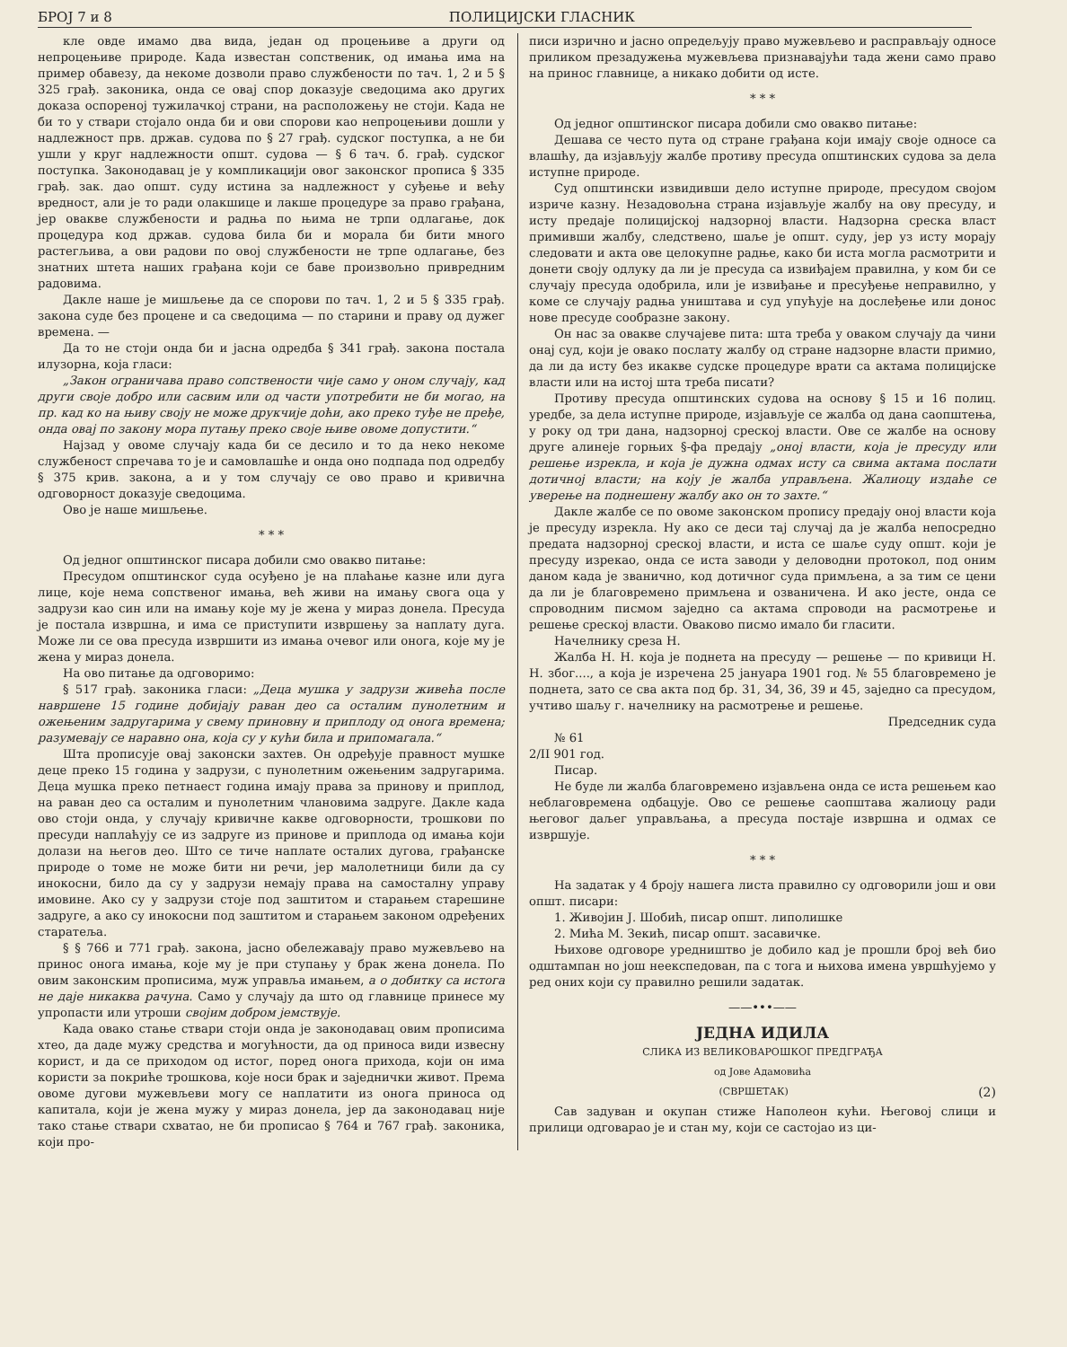БРОЈ 7 и 8 ПОЛИЦИЈСКИ ГЛАСНИК
кле овде имамо два вида, један од процењиве а други од непроцењиве природе. Када известан сопственик, од имања има на пример обавезу, да некоме дозволи право службености по тач. 1, 2 и 5 § 325 грађ. законика, онда се овај спор доказује сведоцима ако других доказа оспореној тужилачкој страни, на расположењу не стоји. Када не би то у ствари стојало онда би и ови спорови као непроцењиви дошли у надлежност прв. држав. судова по § 27 грађ. судског поступка, а не би ушли у круг надлежности општ. судова — § 6 тач. б. грађ. судског поступка. Законодавац је у компликацији овог законског прописа § 335 грађ. зак. дао општ. суду истина за надлежност у суђење и већу вредност, али је то ради олакшице и лакше процедуре за право грађана, јер овакве службености и радња по њима не трпи одлагање, док процедура код држав. судова била би и морала би бити много растегљива, а ови радови по овој службености не трпе одлагање, без знатних штета наших грађана који се баве произвољно привредним радовима.
Дакле наше је мишљење да се спорови по тач. 1, 2 и 5 § 335 грађ. закона суде без процене и са сведоцима — по старини и праву од дужег времена. —
Да то не стоји онда би и јасна одредба § 341 грађ. закона постала илузорна, која гласи:
„Закон ограничава право сопствености чије само у оном случају, кад други своје добро или сасвим или од части употребити не би могао, на пр. кад ко на њиву своју не може друкчије доћи, ако преко туђе не пређе, онда овај по закону мора путању преко своје њиве овоме допустити.“
Најзад у овоме случају када би се десило и то да неко некоме службеност спречава то је и самовлашће и онда оно подпада под одредбу § 375 крив. закона, а и у том случају се ово право и кривична одговорност доказује сведоцима.
Ово је наше мишљење.
* * *
Од једног општинског писара добили смо овакво питање:
Пресудом општинског суда осуђено је на плаћање казне или дуга лице, које нема сопственог имања, већ живи на имању свога оца у задрузи као син или на имању које му је жена у мираз донела. Пресуда је постала извршна, и има се приступити извршењу за наплату дуга. Може ли се ова пресуда извршити из имања очевог или онога, које му је жена у мираз донела.
На ово питање да одговоримо:
§ 517 грађ. законика гласи: „Деца мушка у задрузи живећа после навршене 15 године добијају раван део са осталим пунолетним и ожењеним задругарима у свему приновну и приплоду од онога времена; разумевају се наравно она, која су у кући била и припомагала.“
Шта прописује овај законски захтев. Он одређује правност мушке деце преко 15 година у задрузи, с пунолетним ожењеним задругарима. Деца мушка преко петнаест година имају права за принову и приплод, на раван део са осталим и пунолетним члановима задруге. Дакле када ово стоји онда, у случају кривичне какве одговорности, трошкови по пресуди наплаћују се из задруге из принове и приплода од имања који долази на његов део. Што се тиче наплате осталих дугова, грађанске природе о томе не може бити ни речи, јер малолетници били да су инокосни, било да су у задрузи немају права на самосталну управу имовине. Ако су у задрузи стоје под заштитом и старањем старешине задруге, а ако су инокосни под заштитом и старањем законом одређених старатеља.
§ § 766 и 771 грађ. закона, јасно обележавају право мужевљево на принос онога имања, које му је при ступању у брак жена донела. По овим законским прописима, муж управља имањем, а о добитку са истога не даје никаква рачуна. Само у случају да што од главнице принесе му упропасти или утроши својим добром јемствује.
Када овако стање ствари стоји онда је законодавац овим прописима хтео, да даде мужу средства и могућности, да од приноса види извесну корист, и да се приходом од истог, поред онога прихода, који он има користи за покриће трошкова, које носи брак и заједнички живот. Према овоме дугови мужевљеви могу се наплатити из онога приноса од капитала, који је жена мужу у мираз донела, јер да законодавац није тако стање ствари схватао, не би прописао § 764 и 767 грађ. законика, који про-
писи изрично и јасно опредељују право мужевљево и расправљају односе приликом презадужења мужевљева признавајући тада жени само право на принос главнице, а никако добити од исте.
* * *
Од једног општинског писара добили смо овакво питање:
Дешава се често пута од стране грађана који имају своје односе са влашћу, да изјављују жалбе противу пресуда општинских судова за дела иступне природе.
Суд општински извидивши дело иступне природе, пресудом својом изриче казну. Незадовољна страна изјављује жалбу на ову пресуду, и исту предаје полицијској надзорној власти. Надзорна среска власт примивши жалбу, следствено, шаље је општ. суду, јер уз исту морају следовати и акта ове целокупне радње, како би иста могла расмотрити и донети своју одлуку да ли је пресуда са извиђајем правилна, у ком би се случају пресуда одобрила, или је извиђање и пресуђење неправилно, у коме се случају радња уништава и суд упућује на дослеђење или донос нове пресуде сообразне закону.
Он нас за овакве случајеве пита: шта треба у оваком случају да чини онај суд, који је овако послату жалбу од стране надзорне власти примио, да ли да исту без икакве судске процедуре врати са актама полицијске власти или на истој шта треба писати?
Противу пресуда општинских судова на основу § 15 и 16 полиц. уредбе, за дела иступне природе, изјављује се жалба од дана саопштења, у року од три дана, надзорној среској власти. Ове се жалбе на основу друге алинеје горњих §-фа предају „оној власти, која је пресуду или решење изрекла, и која је дужна одмах исту са свима актама послати дотичној власти; на коју је жалба управљена. Жалиоцу издаће се уверење на поднешену жалбу ако он то захте.“
Дакле жалбе се по овоме законском пропису предају оној власти која је пресуду изрекла. Ну ако се деси тај случај да је жалба непосредно предата надзорној среској власти, и иста се шаље суду општ. који је пресуду изрекао, онда се иста заводи у деловодни протокол, под оним даном када је званично, код дотичног суда примљена, а за тим се цени да ли је благовремено примљена и озваничена. И ако јесте, онда се спроводним писмом заједно са актама спроводи на расмотрење и решење среској власти. Оваково писмо имало би гласити.
Начелнику среза Н.
Жалба Н. Н. која је поднета на пресуду — решење — по кривици Н. Н. због...., а која је изречена 25 јануара 1901 год. № 55 благовремено је поднета, зато се сва акта под бр. 31, 34, 36, 39 и 45, заједно са пресудом, учтиво шаљу г. начелнику на расмотрење и решење.
Председник суда
№ 61
2/II 901 год.
Писар.
Не буде ли жалба благовремено изјављена онда се иста решењем као неблаговремена одбацује. Ово се решење саопштава жалиоцу ради његовог даљег управљања, а пресуда постаје извршна и одмах се извршује.
* * *
На задатак у 4 броју нашега листа правилно су одговорили још и ови општ. писари:
1. Живојин Ј. Шобић, писар општ. липолишке
2. Мића М. Зекић, писар општ. засавичке.
Њихове одговоре уредништво је добило кад је прошли број већ био одштампан но још неекспедован, па с тога и њихова имена увршћујемо у ред оних који су правилно решили задатак.
——•••——
ЈЕДНА ИДИЛА
СЛИКА ИЗ ВЕЛИКОВАРОШКОГ ПРЕДГРАЂА
од Јове Адамовића
(СВРШЕТАК) (2)
Сав задуван и окупан стиже Наполеон кући. Његовој слици и прилици одговарао је и стан му, који се састојао из ци-